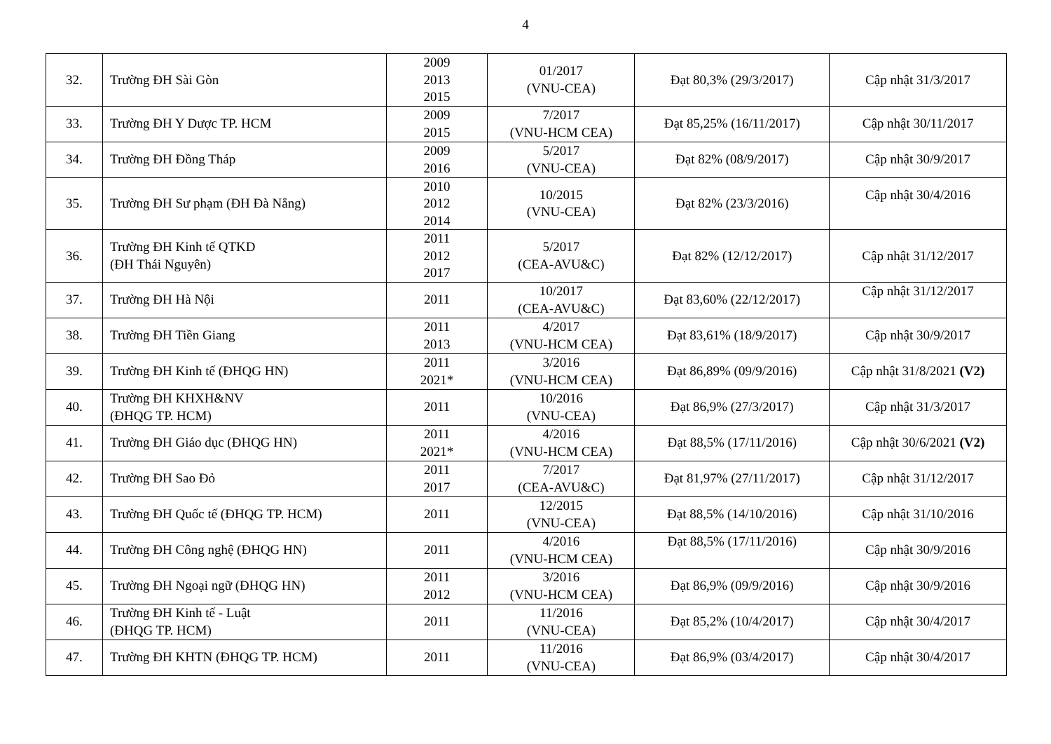4
| 32. | Trường ĐH Sài Gòn | 2009 2013 2015 | 01/2017 (VNU-CEA) | Đạt 80,3% (29/3/2017) | Cập nhật 31/3/2017 |
| 33. | Trường ĐH Y Dược TP. HCM | 2009 2015 | 7/2017 (VNU-HCM CEA) | Đạt 85,25% (16/11/2017) | Cập nhật 30/11/2017 |
| 34. | Trường ĐH Đồng Tháp | 2009 2016 | 5/2017 (VNU-CEA) | Đạt 82% (08/9/2017) | Cập nhật 30/9/2017 |
| 35. | Trường ĐH Sư phạm (ĐH Đà Nẵng) | 2010 2012 2014 | 10/2015 (VNU-CEA) | Đạt 82% (23/3/2016) | Cập nhật 30/4/2016 |
| 36. | Trường ĐH Kinh tế QTKD (ĐH Thái Nguyên) | 2011 2012 2017 | 5/2017 (CEA-AVU&C) | Đạt 82% (12/12/2017) | Cập nhật 31/12/2017 |
| 37. | Trường ĐH Hà Nội | 2011 | 10/2017 (CEA-AVU&C) | Đạt 83,60% (22/12/2017) | Cập nhật 31/12/2017 |
| 38. | Trường ĐH Tiền Giang | 2011 2013 | 4/2017 (VNU-HCM CEA) | Đạt 83,61% (18/9/2017) | Cập nhật 30/9/2017 |
| 39. | Trường ĐH Kinh tế (ĐHQG HN) | 2011 2021* | 3/2016 (VNU-HCM CEA) | Đạt 86,89% (09/9/2016) | Cập nhật 31/8/2021 (V2) |
| 40. | Trường ĐH KHXH&NV (ĐHQG TP. HCM) | 2011 | 10/2016 (VNU-CEA) | Đạt 86,9% (27/3/2017) | Cập nhật 31/3/2017 |
| 41. | Trường ĐH Giáo dục (ĐHQG HN) | 2011 2021* | 4/2016 (VNU-HCM CEA) | Đạt 88,5% (17/11/2016) | Cập nhật 30/6/2021 (V2) |
| 42. | Trường ĐH Sao Đỏ | 2011 2017 | 7/2017 (CEA-AVU&C) | Đạt 81,97% (27/11/2017) | Cập nhật 31/12/2017 |
| 43. | Trường ĐH Quốc tế (ĐHQG TP. HCM) | 2011 | 12/2015 (VNU-CEA) | Đạt 88,5% (14/10/2016) | Cập nhật 31/10/2016 |
| 44. | Trường ĐH Công nghệ (ĐHQG HN) | 2011 | 4/2016 (VNU-HCM CEA) | Đạt 88,5% (17/11/2016) | Cập nhật 30/9/2016 |
| 45. | Trường ĐH Ngoại ngữ (ĐHQG HN) | 2011 2012 | 3/2016 (VNU-HCM CEA) | Đạt 86,9% (09/9/2016) | Cập nhật 30/9/2016 |
| 46. | Trường ĐH Kinh tế - Luật (ĐHQG TP. HCM) | 2011 | 11/2016 (VNU-CEA) | Đạt 85,2% (10/4/2017) | Cập nhật 30/4/2017 |
| 47. | Trường ĐH KHTN (ĐHQG TP. HCM) | 2011 | 11/2016 (VNU-CEA) | Đạt 86,9% (03/4/2017) | Cập nhật 30/4/2017 |